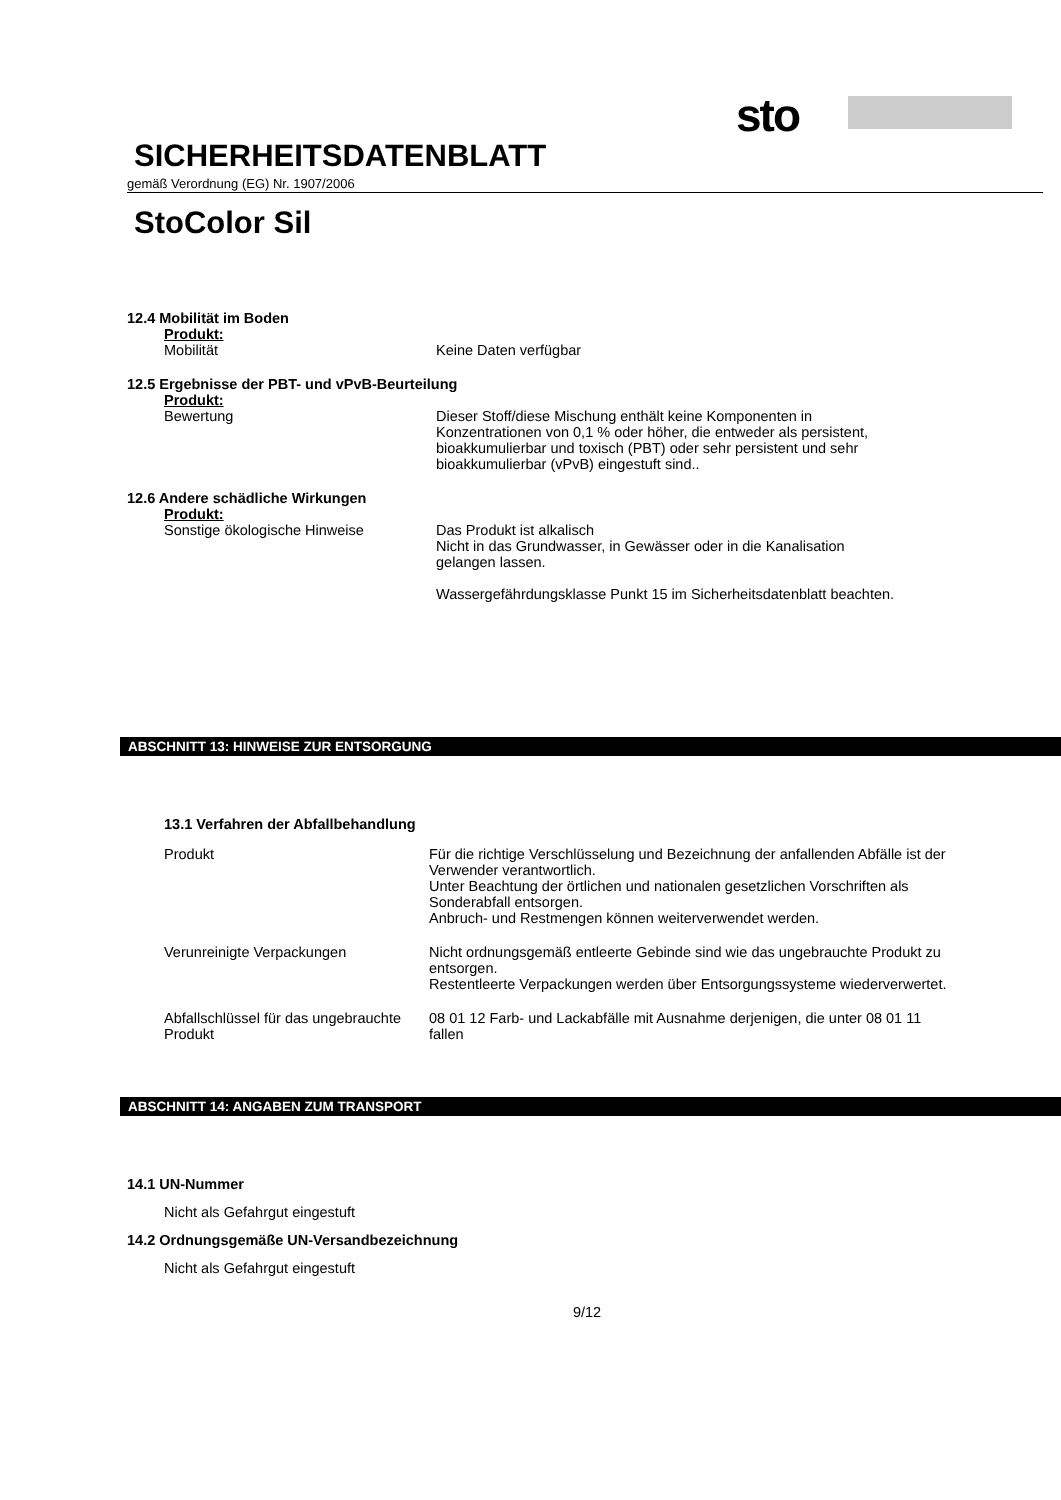sto
SICHERHEITSDATENBLATT
gemäß Verordnung (EG) Nr. 1907/2006
StoColor Sil
12.4 Mobilität im Boden
Produkt:
Mobilität Keine Daten verfügbar
12.5 Ergebnisse der PBT- und vPvB-Beurteilung
Produkt:
Bewertung Dieser Stoff/diese Mischung enthält keine Komponenten in Konzentrationen von 0,1 % oder höher, die entweder als persistent, bioakkumulierbar und toxisch (PBT) oder sehr persistent und sehr bioakkumulierbar (vPvB) eingestuft sind..
12.6 Andere schädliche Wirkungen
Produkt:
Sonstige ökologische Hinweise Das Produkt ist alkalisch
Nicht in das Grundwasser, in Gewässer oder in die Kanalisation gelangen lassen.
Wassergefährdungsklasse Punkt 15 im Sicherheitsdatenblatt beachten.
ABSCHNITT 13: HINWEISE ZUR ENTSORGUNG
13.1 Verfahren der Abfallbehandlung
Produkt Für die richtige Verschlüsselung und Bezeichnung der anfallenden Abfälle ist der Verwender verantwortlich.
Unter Beachtung der örtlichen und nationalen gesetzlichen Vorschriften als Sonderabfall entsorgen.
Anbruch- und Restmengen können weiterverwendet werden.
Verunreinigte Verpackungen Nicht ordnungsgemäß entleerte Gebinde sind wie das ungebrauchte Produkt zu entsorgen.
Restentleerte Verpackungen werden über Entsorgungssysteme wiederverwertet.
Abfallschlüssel für das ungebrauchte Produkt
08 01 12 Farb- und Lackabfälle mit Ausnahme derjenigen, die unter 08 01 11 fallen
ABSCHNITT 14: ANGABEN ZUM TRANSPORT
14.1 UN-Nummer
Nicht als Gefahrgut eingestuft
14.2 Ordnungsgemäße UN-Versandbezeichnung
Nicht als Gefahrgut eingestuft
9/12